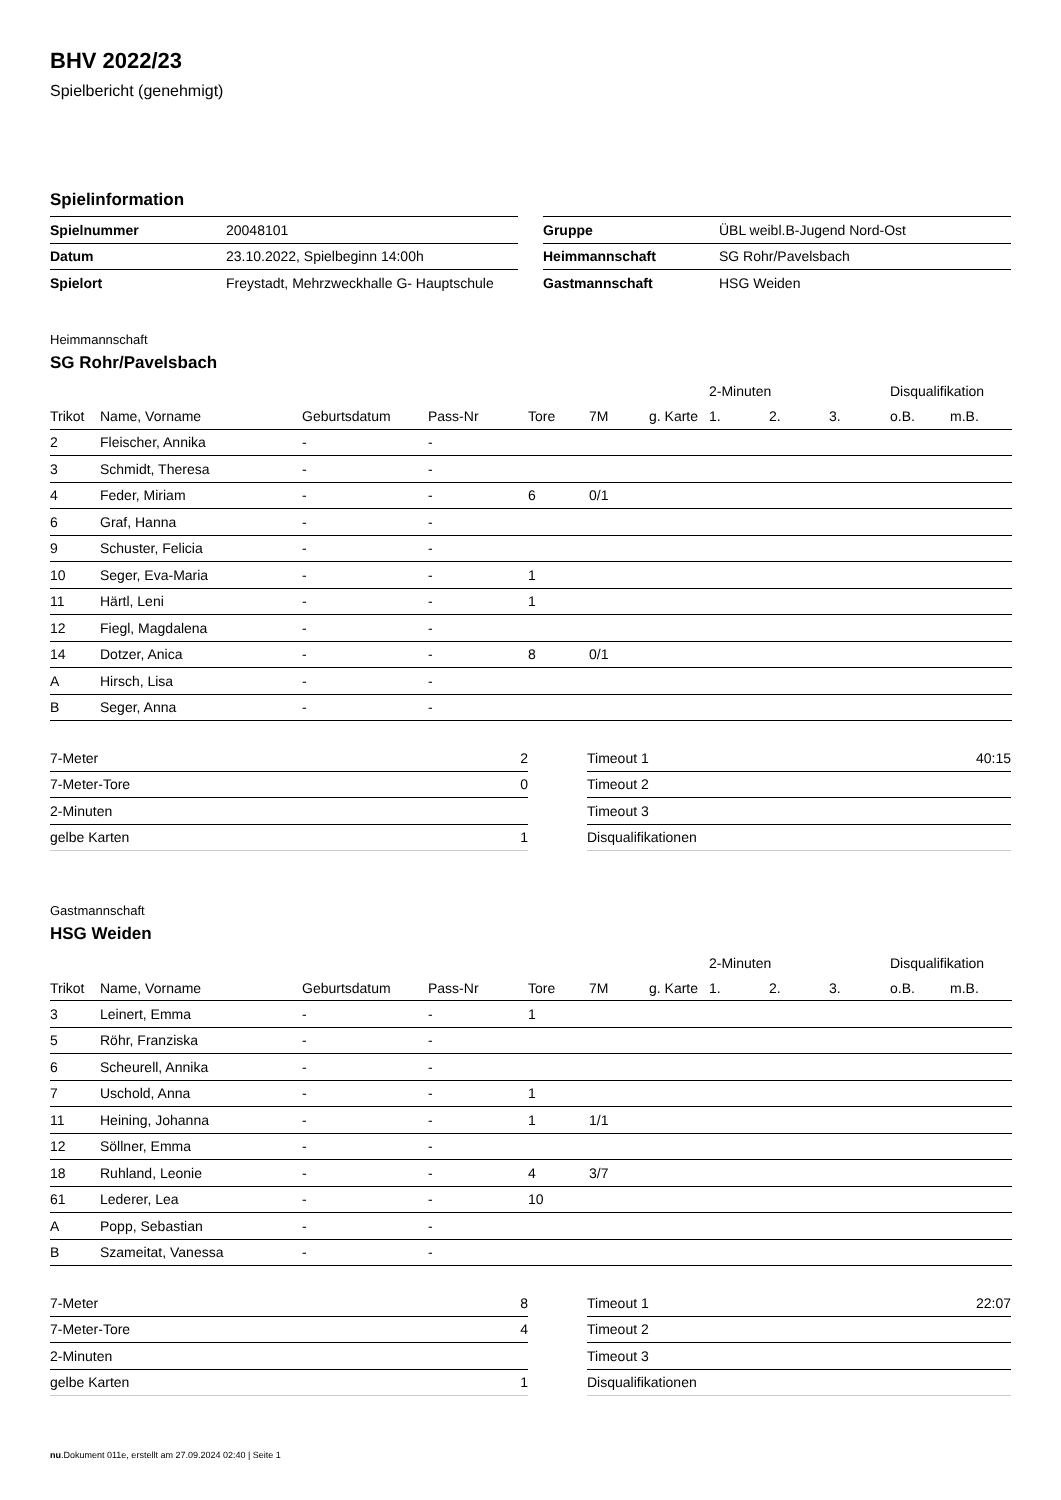BHV 2022/23
Spielbericht (genehmigt)
Spielinformation
| Spielnummer | 20048101 |
| Datum | 23.10.2022, Spielbeginn 14:00h |
| Spielort | Freystadt, Mehrzweckhalle G- Hauptschule |
| Gruppe | ÜBL weibl.B-Jugend Nord-Ost |
| Heimmannschaft | SG Rohr/Pavelsbach |
| Gastmannschaft | HSG Weiden |
Heimmannschaft
SG Rohr/Pavelsbach
| | | | | | | | 2-Minuten | | | Disqualifikation | |
| --- | --- | --- | --- | --- | --- | --- | --- | --- | --- | --- | --- |
| Trikot | Name, Vorname | Geburtsdatum | Pass-Nr | Tore | 7M | g. Karte | 1. | 2. | 3. | o.B. | m.B. |
| 2 | Fleischer, Annika | - | - | | | | | | | | |
| 3 | Schmidt, Theresa | - | - | | | | | | | | |
| 4 | Feder, Miriam | - | - | 6 | 0/1 | | | | | | |
| 6 | Graf, Hanna | - | - | | | | | | | | |
| 9 | Schuster, Felicia | - | - | | | | | | | | |
| 10 | Seger, Eva-Maria | - | - | 1 | | | | | | | |
| 11 | Härtl, Leni | - | - | 1 | | | | | | | |
| 12 | Fiegl, Magdalena | - | - | | | | | | | | |
| 14 | Dotzer, Anica | - | - | 8 | 0/1 | | | | | | |
| A | Hirsch, Lisa | - | - | | | | | | | | |
| B | Seger, Anna | - | - | | | | | | | | |
| 7-Meter | 2 |
| 7-Meter-Tore | 0 |
| 2-Minuten | |
| gelbe Karten | 1 |
| Timeout 1 | 40:15 |
| Timeout 2 | |
| Timeout 3 | |
| Disqualifikationen | |
Gastmannschaft
HSG Weiden
| | | | | | | | 2-Minuten | | | Disqualifikation | |
| --- | --- | --- | --- | --- | --- | --- | --- | --- | --- | --- | --- |
| Trikot | Name, Vorname | Geburtsdatum | Pass-Nr | Tore | 7M | g. Karte | 1. | 2. | 3. | o.B. | m.B. |
| 3 | Leinert, Emma | - | - | 1 | | | | | | | |
| 5 | Röhr, Franziska | - | - | | | | | | | | |
| 6 | Scheurell, Annika | - | - | | | | | | | | |
| 7 | Uschold, Anna | - | - | 1 | | | | | | | |
| 11 | Heining, Johanna | - | - | 1 | 1/1 | | | | | | |
| 12 | Söllner, Emma | - | - | | | | | | | | |
| 18 | Ruhland, Leonie | - | - | 4 | 3/7 | | | | | | |
| 61 | Lederer, Lea | - | - | 10 | | | | | | | |
| A | Popp, Sebastian | - | - | | | | | | | | |
| B | Szameitat, Vanessa | - | - | | | | | | | | |
| 7-Meter | 8 |
| 7-Meter-Tore | 4 |
| 2-Minuten | |
| gelbe Karten | 1 |
| Timeout 1 | 22:07 |
| Timeout 2 | |
| Timeout 3 | |
| Disqualifikationen | |
nu.Dokument 011e, erstellt am 27.09.2024 02:40 | Seite 1